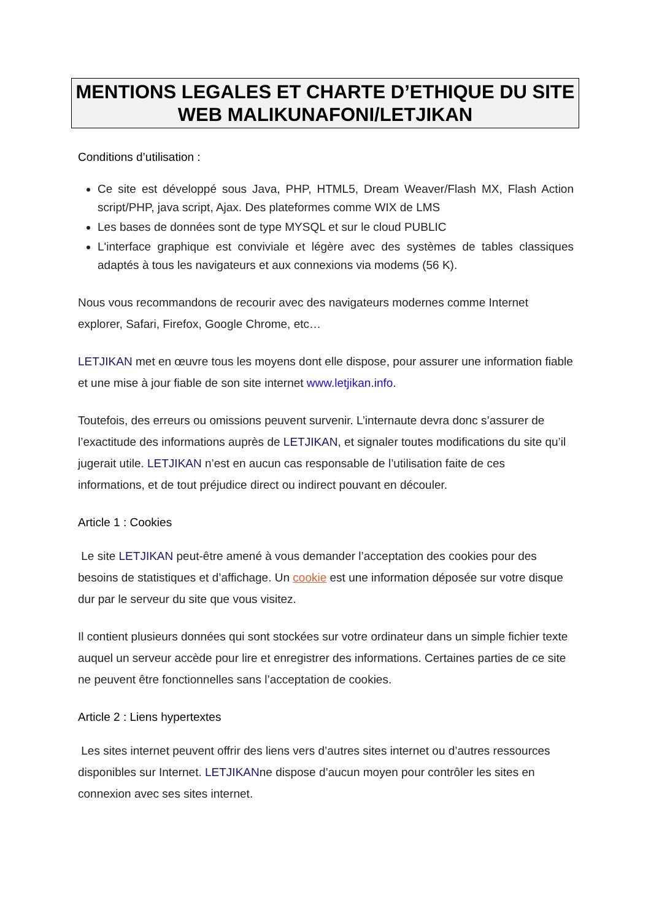MENTIONS LEGALES ET CHARTE D’ETHIQUE DU SITE WEB MALIKUNAFONI/LETJIKAN
Conditions d’utilisation :
Ce site est développé sous Java, PHP, HTML5, Dream Weaver/Flash MX, Flash Action script/PHP, java script, Ajax. Des plateformes comme WIX de LMS
Les bases de données sont de type MYSQL et sur le cloud PUBLIC
L'interface graphique est conviviale et légère avec des systèmes de tables classiques adaptés à tous les navigateurs et aux connexions via modems (56 K).
Nous vous recommandons de recourir avec des navigateurs modernes comme Internet explorer, Safari, Firefox, Google Chrome, etc…
LETJIKAN met en œuvre tous les moyens dont elle dispose, pour assurer une information fiable et une mise à jour fiable de son site internet www.letjikan.info.
Toutefois, des erreurs ou omissions peuvent survenir. L’internaute devra donc s’assurer de l’exactitude des informations auprès de LETJIKAN, et signaler toutes modifications du site qu’il jugerait utile. LETJIKAN n’est en aucun cas responsable de l’utilisation faite de ces informations, et de tout préjudice direct ou indirect pouvant en découler.
Article 1 : Cookies
Le site LETJIKAN peut-être amené à vous demander l’acceptation des cookies pour des besoins de statistiques et d’affichage. Un cookie est une information déposée sur votre disque dur par le serveur du site que vous visitez.
Il contient plusieurs données qui sont stockées sur votre ordinateur dans un simple fichier texte auquel un serveur accède pour lire et enregistrer des informations. Certaines parties de ce site ne peuvent être fonctionnelles sans l’acceptation de cookies.
Article 2 : Liens hypertextes
Les sites internet peuvent offrir des liens vers d’autres sites internet ou d’autres ressources disponibles sur Internet. LETJIKANne dispose d’aucun moyen pour contrôler les sites en connexion avec ses sites internet.